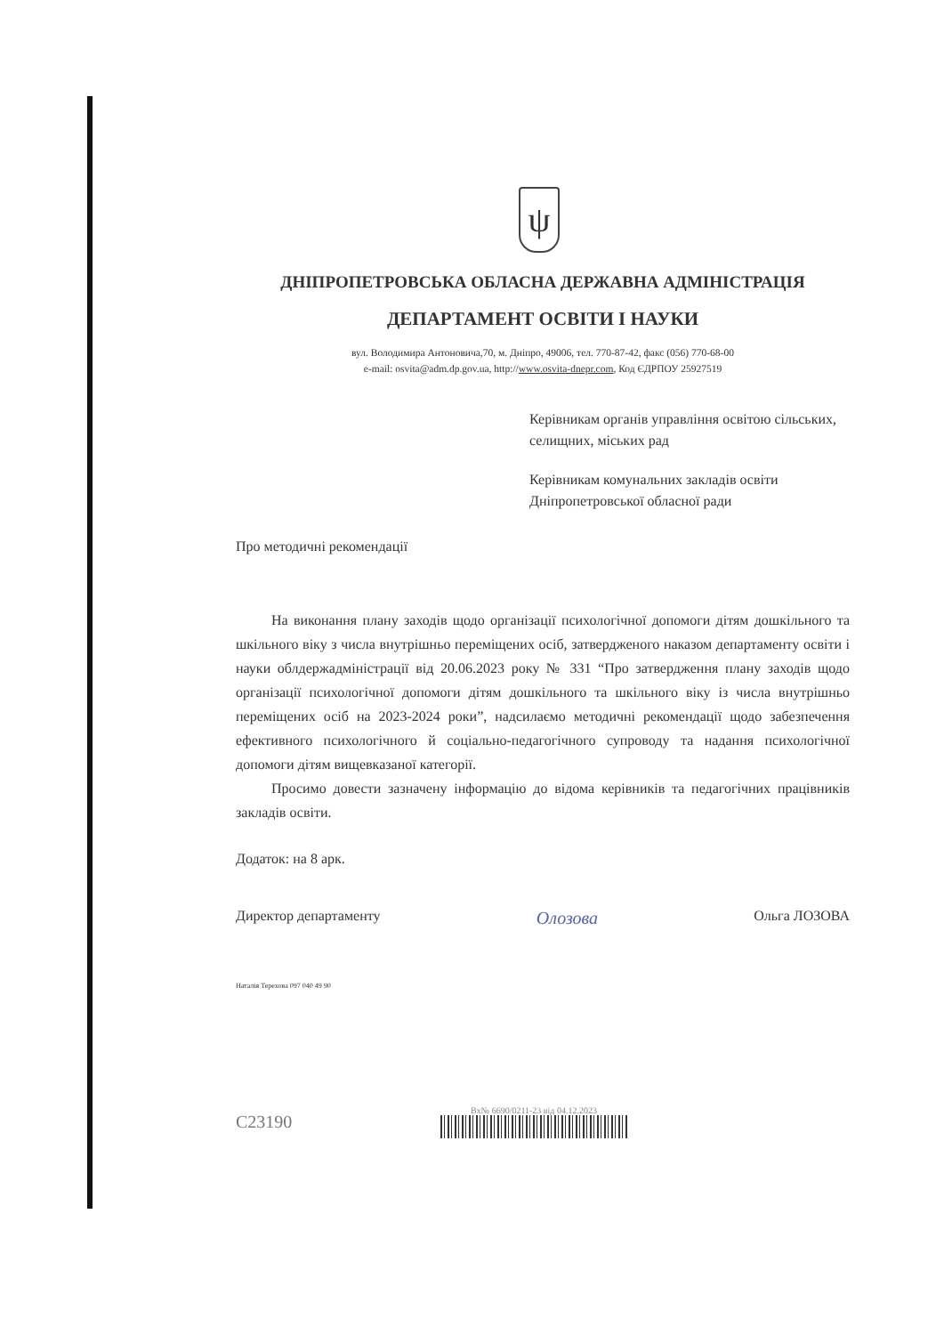ψ
ДНІПРОПЕТРОВСЬКА ОБЛАСНА ДЕРЖАВНА АДМІНІСТРАЦІЯ
ДЕПАРТАМЕНТ ОСВІТИ І НАУКИ
вул. Володимира Антоновича,70, м. Дніпро, 49006, тел. 770-87-42, факс (056) 770-68-00
e-mail: osvita@adm.dp.gov.ua, http://www.osvita-dnepr.com, Код ЄДРПОУ 25927519
Керівникам органів управління освітою сільських, селищних, міських рад
Керівникам комунальних закладів освіти Дніпропетровської обласної ради
Про методичні рекомендації
На виконання плану заходів щодо організації психологічної допомоги дітям дошкільного та шкільного віку з числа внутрішньо переміщених осіб, затвердженого наказом департаменту освіти і науки облдержадміністрації від 20.06.2023 року № 331 “Про затвердження плану заходів щодо організації психологічної допомоги дітям дошкільного та шкільного віку із числа внутрішньо переміщених осіб на 2023-2024 роки”, надсилаємо методичні рекомендації щодо забезпечення ефективного психологічного й соціально-педагогічного супроводу та надання психологічної допомоги дітям вищевказаної категорії.
Просимо довести зазначену інформацію до відома керівників та педагогічних працівників закладів освіти.
Додаток: на 8 арк.
Директор департаменту Oлозова Ольга ЛОЗОВА
Наталія Терехова 097 040 49 90
С23190
Вх№ 6690/0211-23 від 04.12.2023